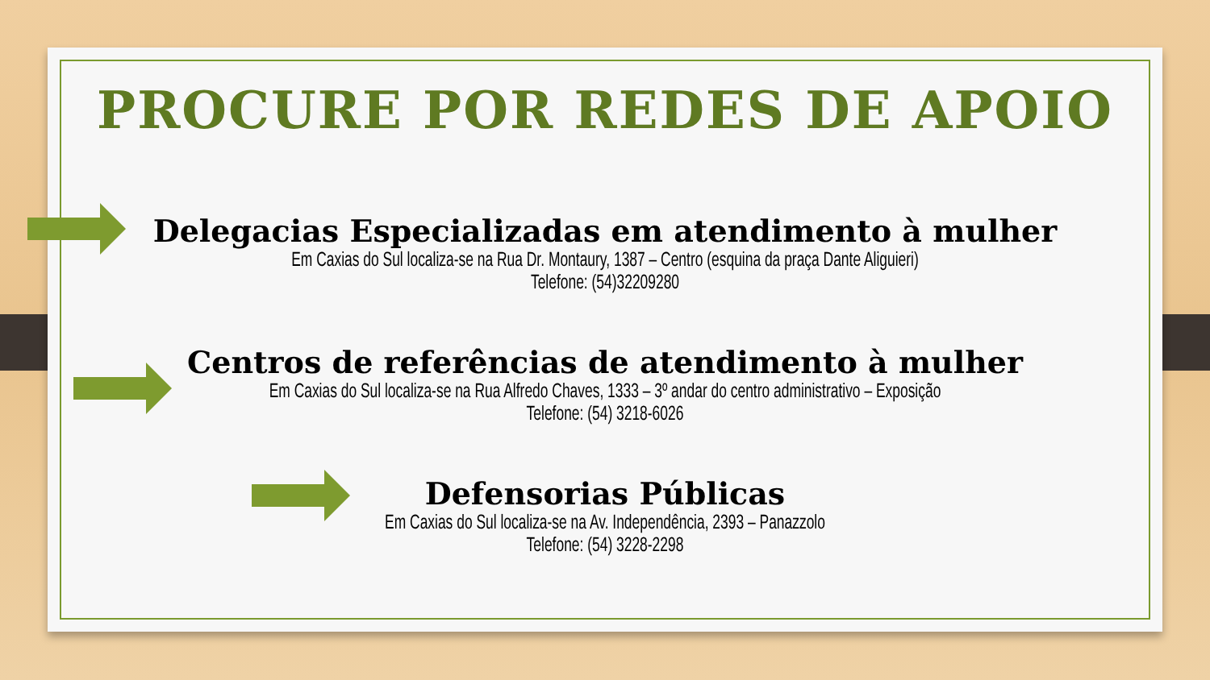PROCURE POR REDES DE APOIO
Delegacias Especializadas em atendimento à mulher
Em Caxias do Sul localiza-se na Rua Dr. Montaury, 1387 – Centro (esquina da praça Dante Aliguieri)
Telefone: (54)32209280
Centros de referências de atendimento à mulher
Em Caxias do Sul localiza-se na Rua Alfredo Chaves, 1333 – 3º andar do centro administrativo – Exposição
Telefone: (54) 3218-6026
Defensorias Públicas
Em Caxias do Sul localiza-se na Av. Independência, 2393 – Panazzolo
Telefone: (54) 3228-2298